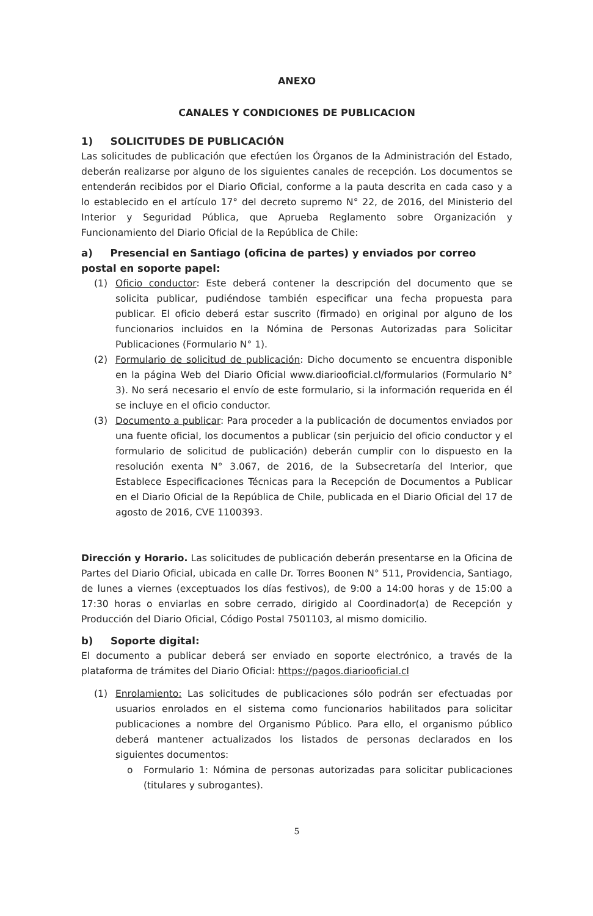ANEXO
CANALES Y CONDICIONES DE PUBLICACION
1) SOLICITUDES DE PUBLICACIÓN
Las solicitudes de publicación que efectúen los Órganos de la Administración del Estado, deberán realizarse por alguno de los siguientes canales de recepción. Los documentos se entenderán recibidos por el Diario Oficial, conforme a la pauta descrita en cada caso y a lo establecido en el artículo 17° del decreto supremo N° 22, de 2016, del Ministerio del Interior y Seguridad Pública, que Aprueba Reglamento sobre Organización y Funcionamiento del Diario Oficial de la República de Chile:
a) Presencial en Santiago (oficina de partes) y enviados por correo postal en soporte papel:
(1) Oficio conductor: Este deberá contener la descripción del documento que se solicita publicar, pudiéndose también especificar una fecha propuesta para publicar. El oficio deberá estar suscrito (firmado) en original por alguno de los funcionarios incluidos en la Nómina de Personas Autorizadas para Solicitar Publicaciones (Formulario N° 1).
(2) Formulario de solicitud de publicación: Dicho documento se encuentra disponible en la página Web del Diario Oficial www.diariooficial.cl/formularios (Formulario N° 3). No será necesario el envío de este formulario, si la información requerida en él se incluye en el oficio conductor.
(3) Documento a publicar: Para proceder a la publicación de documentos enviados por una fuente oficial, los documentos a publicar (sin perjuicio del oficio conductor y el formulario de solicitud de publicación) deberán cumplir con lo dispuesto en la resolución exenta N° 3.067, de 2016, de la Subsecretaría del Interior, que Establece Especificaciones Técnicas para la Recepción de Documentos a Publicar en el Diario Oficial de la República de Chile, publicada en el Diario Oficial del 17 de agosto de 2016, CVE 1100393.
Dirección y Horario. Las solicitudes de publicación deberán presentarse en la Oficina de Partes del Diario Oficial, ubicada en calle Dr. Torres Boonen N° 511, Providencia, Santiago, de lunes a viernes (exceptuados los días festivos), de 9:00 a 14:00 horas y de 15:00 a 17:30 horas o enviarlas en sobre cerrado, dirigido al Coordinador(a) de Recepción y Producción del Diario Oficial, Código Postal 7501103, al mismo domicilio.
b) Soporte digital:
El documento a publicar deberá ser enviado en soporte electrónico, a través de la plataforma de trámites del Diario Oficial: https://pagos.diariooficial.cl
(1) Enrolamiento: Las solicitudes de publicaciones sólo podrán ser efectuadas por usuarios enrolados en el sistema como funcionarios habilitados para solicitar publicaciones a nombre del Organismo Público. Para ello, el organismo público deberá mantener actualizados los listados de personas declarados en los siguientes documentos:
o Formulario 1: Nómina de personas autorizadas para solicitar publicaciones (titulares y subrogantes).
5